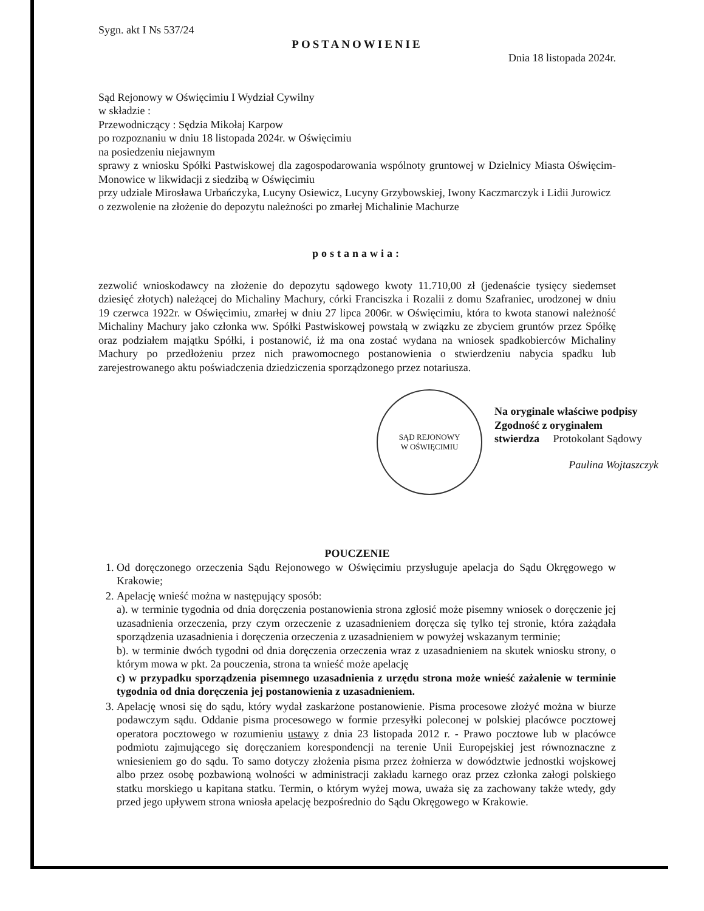Sygn. akt I Ns 537/24
POSTANOWIENIE
Dnia 18 listopada 2024r.
Sąd Rejonowy w Oświęcimiu I Wydział Cywilny
w składzie :
Przewodniczący : Sędzia Mikołaj Karpow
po rozpoznaniu w dniu 18 listopada 2024r. w Oświęcimiu
na posiedzeniu niejawnym
sprawy z wniosku Spółki Pastwiskowej dla zagospodarowania wspólnoty gruntowej w Dzielnicy Miasta Oświęcim-Monowice w likwidacji z siedzibą w Oświęcimiu
przy udziale Mirosława Urbańczyka, Lucyny Osiewicz, Lucyny Grzybowskiej, Iwony Kaczmarczyk i Lidii Jurowicz
o zezwolenie na złożenie do depozytu należności po zmarłej Michalinie Machurze
postanawia:
zezwolić wnioskodawcy na złożenie do depozytu sądowego kwoty 11.710,00 zł (jedenaście tysięcy siedemset dziesięć złotych) należącej do Michaliny Machury, córki Franciszka i Rozalii z domu Szafraniec, urodzonej w dniu 19 czerwca 1922r. w Oświęcimiu, zmarłej w dniu 27 lipca 2006r. w Oświęcimiu, która to kwota stanowi należność Michaliny Machury jako członka ww. Spółki Pastwiskowej powstałą w związku ze zbyciem gruntów przez Spółkę oraz podziałem majątku Spółki, i postanowić, iż ma ona zostać wydana na wniosek spadkobierców Michaliny Machury po przedłożeniu przez nich prawomocnego postanowienia o stwierdzeniu nabycia spadku lub zarejestrowanego aktu poświadczenia dziedziczenia sporządzonego przez notariusza.
SĄD REJONOWY
W OŚWIĘCIMIU
Na oryginale właściwe podpisy
Zgodność z oryginałem
stwierdza Protokolant Sądowy
Paulina Wojtaszczyk
POUCZENIE
1. Od doręczonego orzeczenia Sądu Rejonowego w Oświęcimiu przysługuje apelacja do Sądu Okręgowego w Krakowie;
2. Apelację wnieść można w następujący sposób:
a). w terminie tygodnia od dnia doręczenia postanowienia strona zgłosić może pisemny wniosek o doręczenie jej uzasadnienia orzeczenia, przy czym orzeczenie z uzasadnieniem doręcza się tylko tej stronie, która zażądała sporządzenia uzasadnienia i doręczenia orzeczenia z uzasadnieniem w powyżej wskazanym terminie;
b). w terminie dwóch tygodni od dnia doręczenia orzeczenia wraz z uzasadnieniem na skutek wniosku strony, o którym mowa w pkt. 2a pouczenia, strona ta wnieść może apelację
c) w przypadku sporządzenia pisemnego uzasadnienia z urzędu strona może wnieść zażalenie w terminie tygodnia od dnia doręczenia jej postanowienia z uzasadnieniem.
3. Apelację wnosi się do sądu, który wydał zaskarżone postanowienie. Pisma procesowe złożyć można w biurze podawczym sądu. Oddanie pisma procesowego w formie przesyłki poleconej w polskiej placówce pocztowej operatora pocztowego w rozumieniu ustawy z dnia 23 listopada 2012 r. - Prawo pocztowe lub w placówce podmiotu zajmującego się doręczaniem korespondencji na terenie Unii Europejskiej jest równoznaczne z wniesieniem go do sądu. To samo dotyczy złożenia pisma przez żołnierza w dowództwie jednostki wojskowej albo przez osobę pozbawioną wolności w administracji zakładu karnego oraz przez członka załogi polskiego statku morskiego u kapitana statku. Termin, o którym wyżej mowa, uważa się za zachowany także wtedy, gdy przed jego upływem strona wniosła apelację bezpośrednio do Sądu Okręgowego w Krakowie.